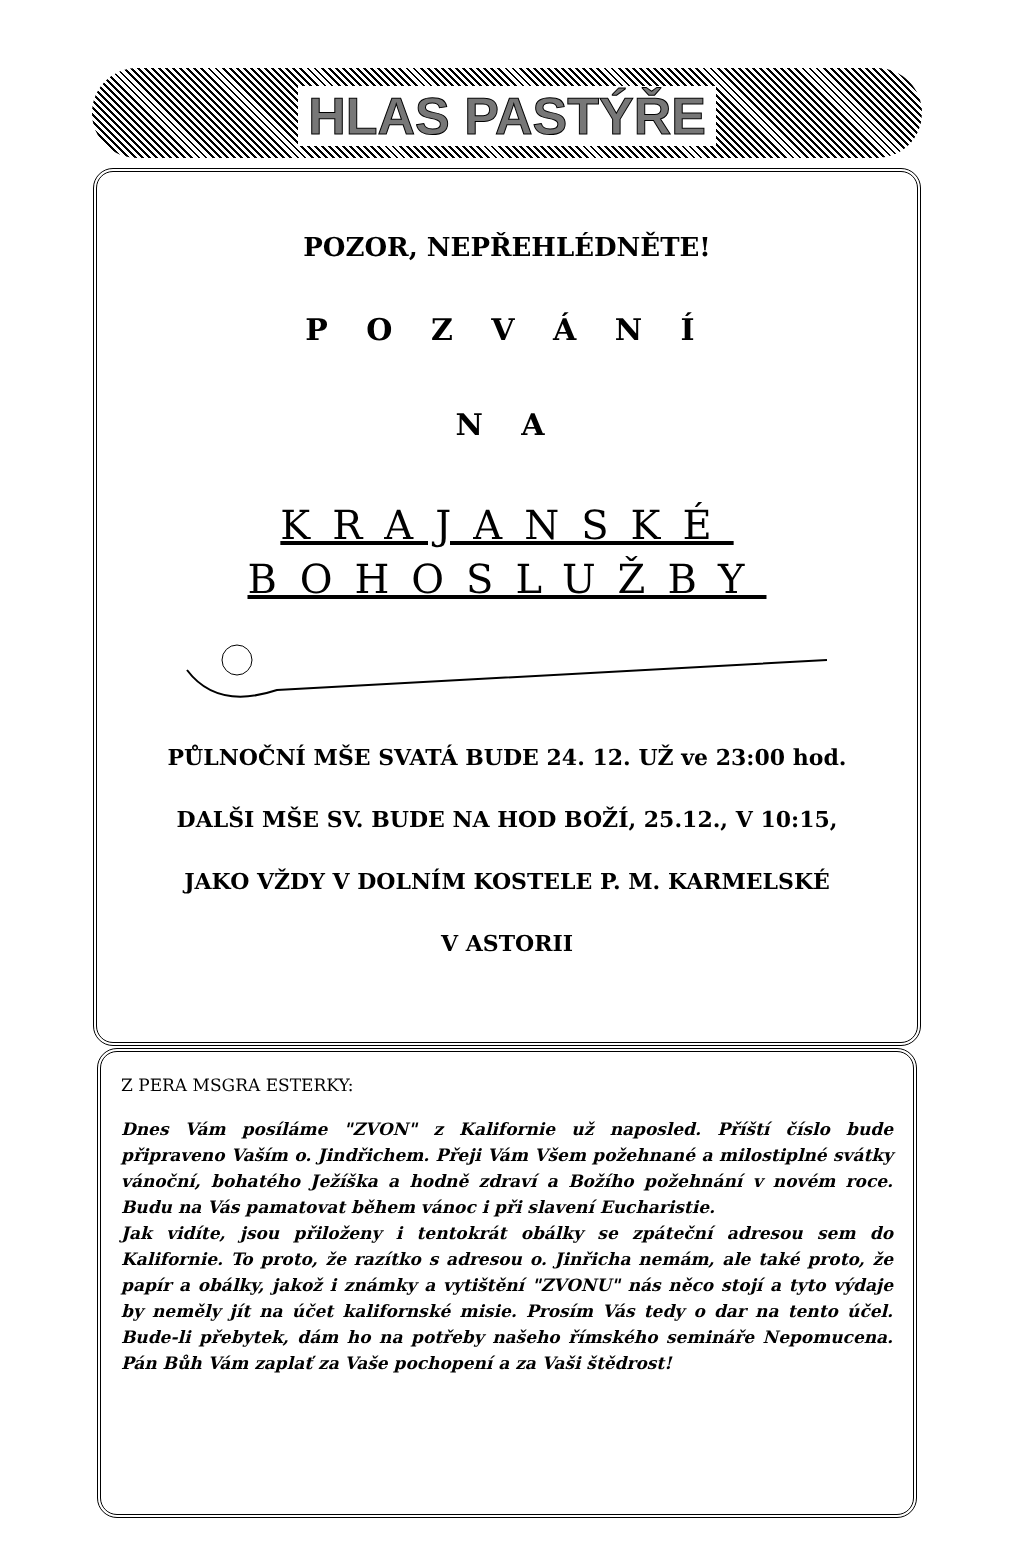HLAS PASTÝŘE
POZOR, NEPŘEHLÉDNĚTE!
P O Z V Á N Í
N A
KRAJANSKÉ
BOHOSLUŽBY
PŮLNOČNÍ MŠE SVATÁ BUDE 24. 12. UŽ ve 23:00 hod.
DALŠI MŠE SV. BUDE NA HOD BOŽÍ, 25.12., V 10:15,
JAKO VŽDY V DOLNÍM KOSTELE P. M. KARMELSKÉ
V ASTORII
Z PERA MSGRA ESTERKY:
Dnes Vám posíláme "ZVON" z Kalifornie už naposled. Příští číslo bude připraveno Vaším o. Jindřichem. Přeji Vám Všem požehnané a milostiplné svátky vánoční, bohatého Ježíška a hodně zdraví a Božího požehnání v novém roce. Budu na Vás pamatovat během vánoc i při slavení Eucharistie.
Jak vidíte, jsou přiloženy i tentokrát obálky se zpáteční adresou sem do Kalifornie. To proto, že razítko s adresou o. Jinřicha nemám, ale také proto, že papír a obálky, jakož i známky a vytištění "ZVONU" nás něco stojí a tyto výdaje by neměly jít na účet kalifornské misie. Prosím Vás tedy o dar na tento účel. Bude-li přebytek, dám ho na potřeby našeho římského semináře Nepomucena. Pán Bůh Vám zaplať za Vaše pochopení a za Vaši štědrost!